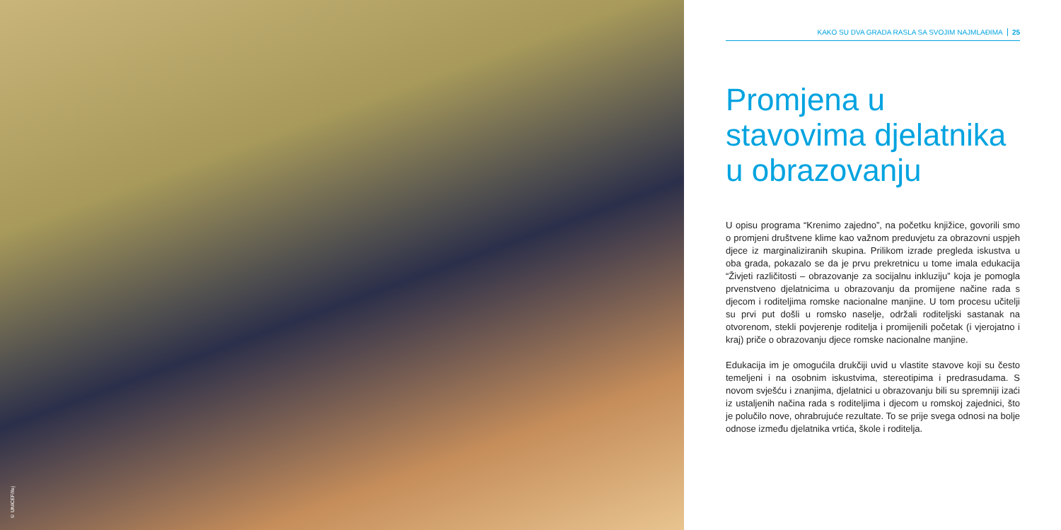© UNICEF/Ilej
KAKO SU DVA GRADA RASLA SA SVOJIM NAJMLAĐIMA 25
Promjena u stavovima djelatnika u obrazovanju
U opisu programa “Krenimo zajedno”, na početku knjižice, govorili smo o promjeni društvene klime kao važnom preduvjetu za obrazovni uspjeh djece iz marginaliziranih skupina. Prilikom izrade pregleda iskustva u oba grada, pokazalo se da je prvu prekretnicu u tome imala edukacija “Živjeti različitosti – obrazovanje za socijalnu inkluziju” koja je pomogla prvenstveno djelatnicima u obrazovanju da promijene načine rada s djecom i roditeljima romske nacionalne manjine. U tom procesu učitelji su prvi put došli u romsko naselje, održali roditeljski sastanak na otvorenom, stekli povjerenje roditelja i promijenili početak (i vjerojatno i kraj) priče o obrazovanju djece romske nacionalne manjine.
Edukacija im je omogućila drukčiji uvid u vlastite stavove koji su često temeljeni i na osobnim iskustvima, stereotipima i predrasudama. S novom svješću i znanjima, djelatnici u obrazovanju bili su spremniji izaći iz ustaljenih načina rada s roditeljima i djecom u romskoj zajednici, što je polučilo nove, ohrabrujuće rezultate. To se prije svega odnosi na bolje odnose između djelatnika vrtića, škole i roditelja.